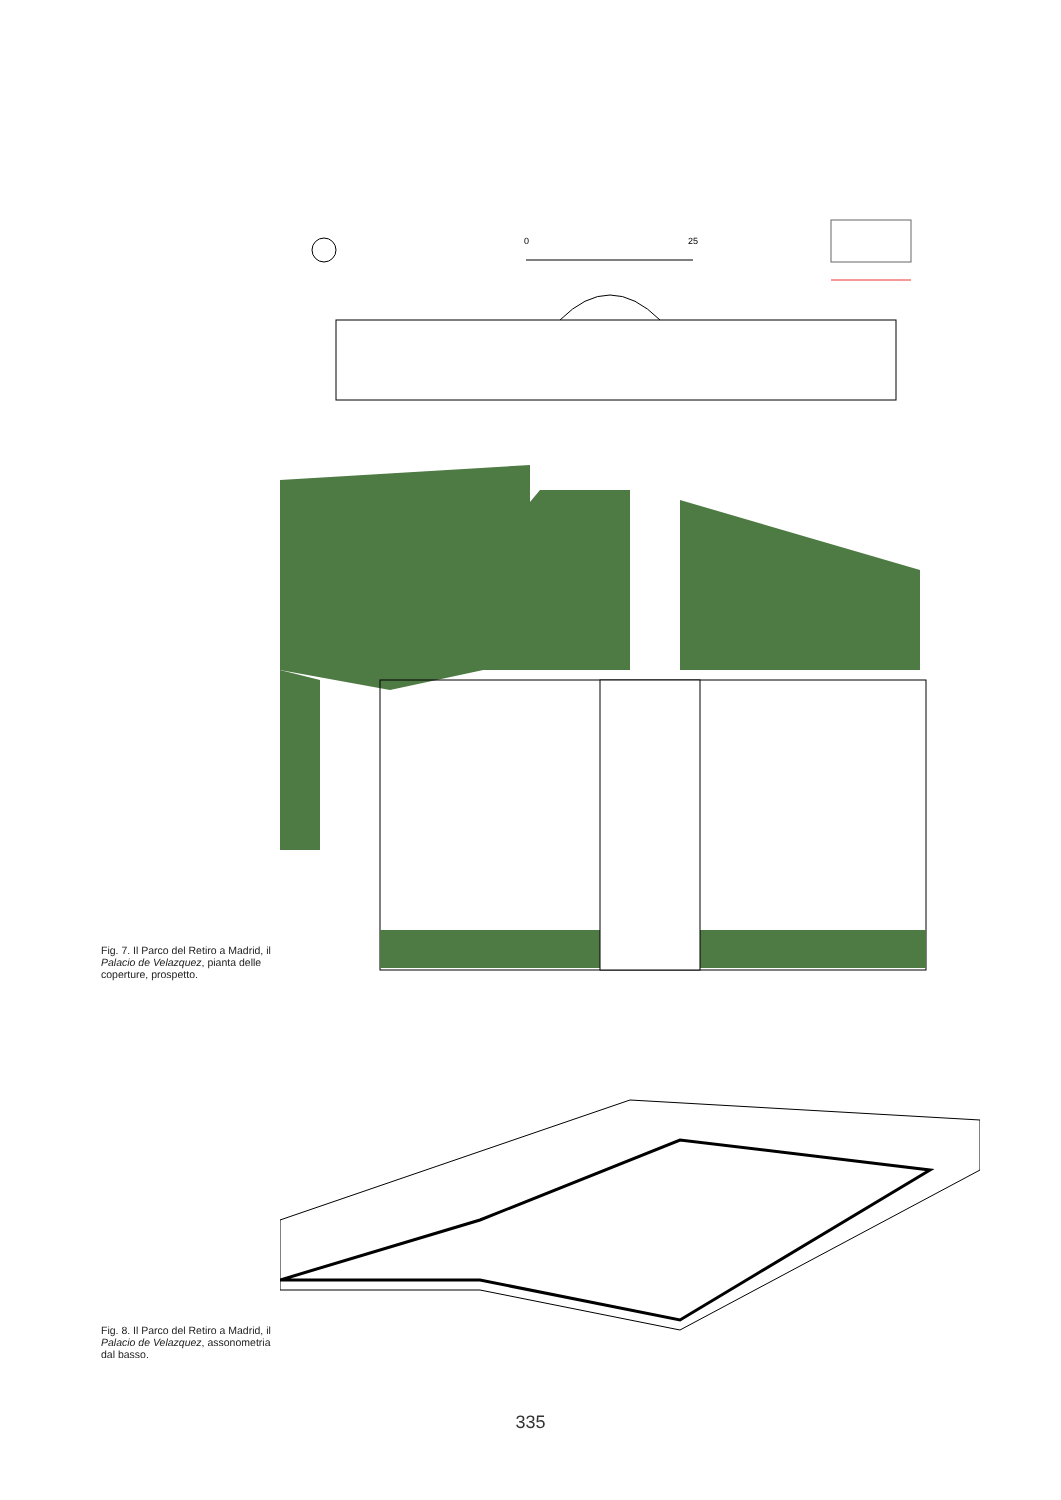Fig. 7. Il Parco del Retiro a Madrid, il Palacio de Velazquez, pianta delle coperture, prospetto.
0
25
Fig. 8. Il Parco del Retiro a Madrid, il Palacio de Velazquez, assonometria dal basso.
335